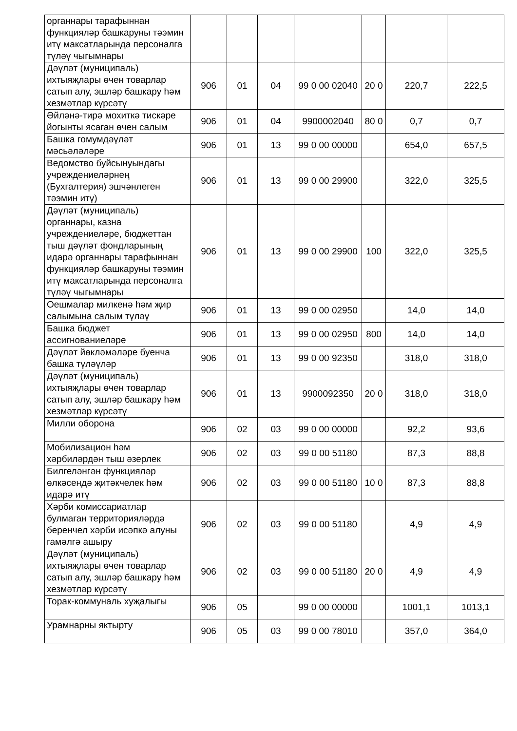| органнары тарафыннан функцияләр башкаруны тәэмин итү максатларында персоналга түләү чыгымнары | | | | | | | |
| Дәүләт (муниципаль) ихтыяҗлары өчен товарлар сатып алу, эшләр башкару һәм хезмәтләр күрсәтү | 906 | 01 | 04 | 99 0 00 02040 | 20 0 | 220,7 | 222,5 |
| Әйләнә-тирә мохиткә тискәре йогынты ясаган өчен салым | 906 | 01 | 04 | 9900002040 | 80 0 | 0,7 | 0,7 |
| Башка гомумдәүләт мәсьәләләре | 906 | 01 | 13 | 99 0 00 00000 | | 654,0 | 657,5 |
| Ведомство буйсынуындагы учреждениеләрнең (Бухгалтерия) эшчәнлеген тәэмин итү) | 906 | 01 | 13 | 99 0 00 29900 | | 322,0 | 325,5 |
| Дәүләт (муниципаль) органнары, казна учреждениеләре, бюджеттан тыш дәүләт фондларының идарә органнары тарафыннан функцияләр башкаруны тәэмин итү максатларында персоналга түләү чыгымнары | 906 | 01 | 13 | 99 0 00 29900 | 100 | 322,0 | 325,5 |
| Оешмалар милкенә һәм җир салымына салым түләү | 906 | 01 | 13 | 99 0 00 02950 | | 14,0 | 14,0 |
| Башка бюджет ассигнованиеләре | 906 | 01 | 13 | 99 0 00 02950 | 800 | 14,0 | 14,0 |
| Дәүләт йөкләмәләре буенча башка түләүләр | 906 | 01 | 13 | 99 0 00 92350 | | 318,0 | 318,0 |
| Дәүләт (муниципаль) ихтыяҗлары өчен товарлар сатып алу, эшләр башкару һәм хезмәтләр күрсәтү | 906 | 01 | 13 | 9900092350 | 20 0 | 318,0 | 318,0 |
| Милли оборона | 906 | 02 | 03 | 99 0 00 00000 | | 92,2 | 93,6 |
| Мобилизацион һәм хәрбиләрдән тыш әзерлек | 906 | 02 | 03 | 99 0 00 51180 | | 87,3 | 88,8 |
| Билгеләнгән функцияләр өлкәсендә җитәкчелек һәм идарә итү | 906 | 02 | 03 | 99 0 00 51180 | 10 0 | 87,3 | 88,8 |
| Хәрби комиссариатлар булмаган территорияләрдә беренчел хәрби исәпкә алуны гамәлгә ашыру | 906 | 02 | 03 | 99 0 00 51180 | | 4,9 | 4,9 |
| Дәүләт (муниципаль) ихтыяҗлары өчен товарлар сатып алу, эшләр башкару һәм хезмәтләр күрсәтү | 906 | 02 | 03 | 99 0 00 51180 | 20 0 | 4,9 | 4,9 |
| Торак-коммуналь хуҗалыгы | 906 | 05 | | 99 0 00 00000 | | 1001,1 | 1013,1 |
| Урамнарны яктырту | 906 | 05 | 03 | 99 0 00 78010 | | 357,0 | 364,0 |